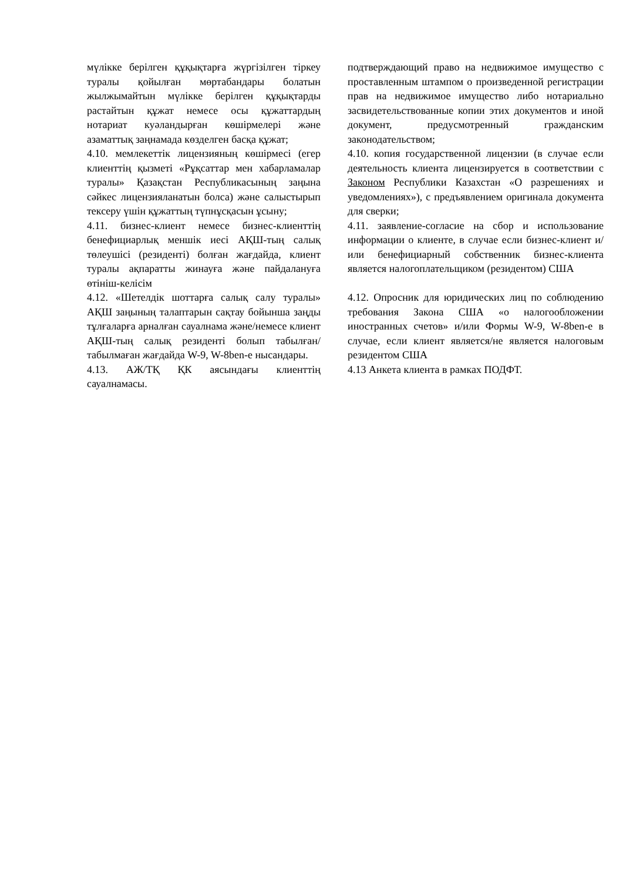мүлікке берілген құқықтарға жүргізілген тіркеу туралы қойылған мөртабандары болатын жылжымайтын мүлікке берілген құқықтарды растайтын құжат немесе осы құжаттардың нотариат куәландырған көшірмелері және азаматтық заңнамада көзделген басқа құжат;
подтверждающий право на недвижимое имущество с проставленным штампом о произведенной регистрации прав на недвижимое имущество либо нотариально засвидетельствованные копии этих документов и иной документ, предусмотренный гражданским законодательством;
4.10. мемлекеттік лицензияның көшірмесі (егер клиенттің қызметі «Рұқсаттар мен хабарламалар туралы» Қазақстан Республикасының заңына сәйкес лицензияланатын болса) және салыстырып тексеру үшін құжаттың түпнұсқасын ұсыну;
4.10. копия государственной лицензии (в случае если деятельность клиента лицензируется в соответствии с Законом Республики Казахстан «О разрешениях и уведомлениях»), с предъявлением оригинала документа для сверки;
4.11. бизнес-клиент немесе бизнес-клиенттің бенефициарлық меншік иесі АҚШ-тың салық төлеушісі (резиденті) болған жағдайда, клиент туралы ақпаратты жинауға және пайдалануға өтініш-келісім
4.11. заявление-согласие на сбор и использование информации о клиенте, в случае если бизнес-клиент и/или бенефициарный собственник бизнес-клиента является налогоплательщиком (резидентом) США
4.12. «Шетелдік шоттарға салық салу туралы» АҚШ заңының талаптарын сақтау бойынша заңды тұлғаларға арналған сауалнама және/немесе клиент АҚШ-тың салық резиденті болып табылған/табылмаған жағдайда W-9, W-8ben-e нысандары.
4.12. Опросник для юридических лиц по соблюдению требования Закона США «о налогообложении иностранных счетов» и/или Формы W-9, W-8ben-e в случае, если клиент является/не является налоговым резидентом США
4.13. АЖ/ТҚ ҚК аясындағы клиенттің сауалнамасы.
4.13 Анкета клиента в рамках ПОДФТ.